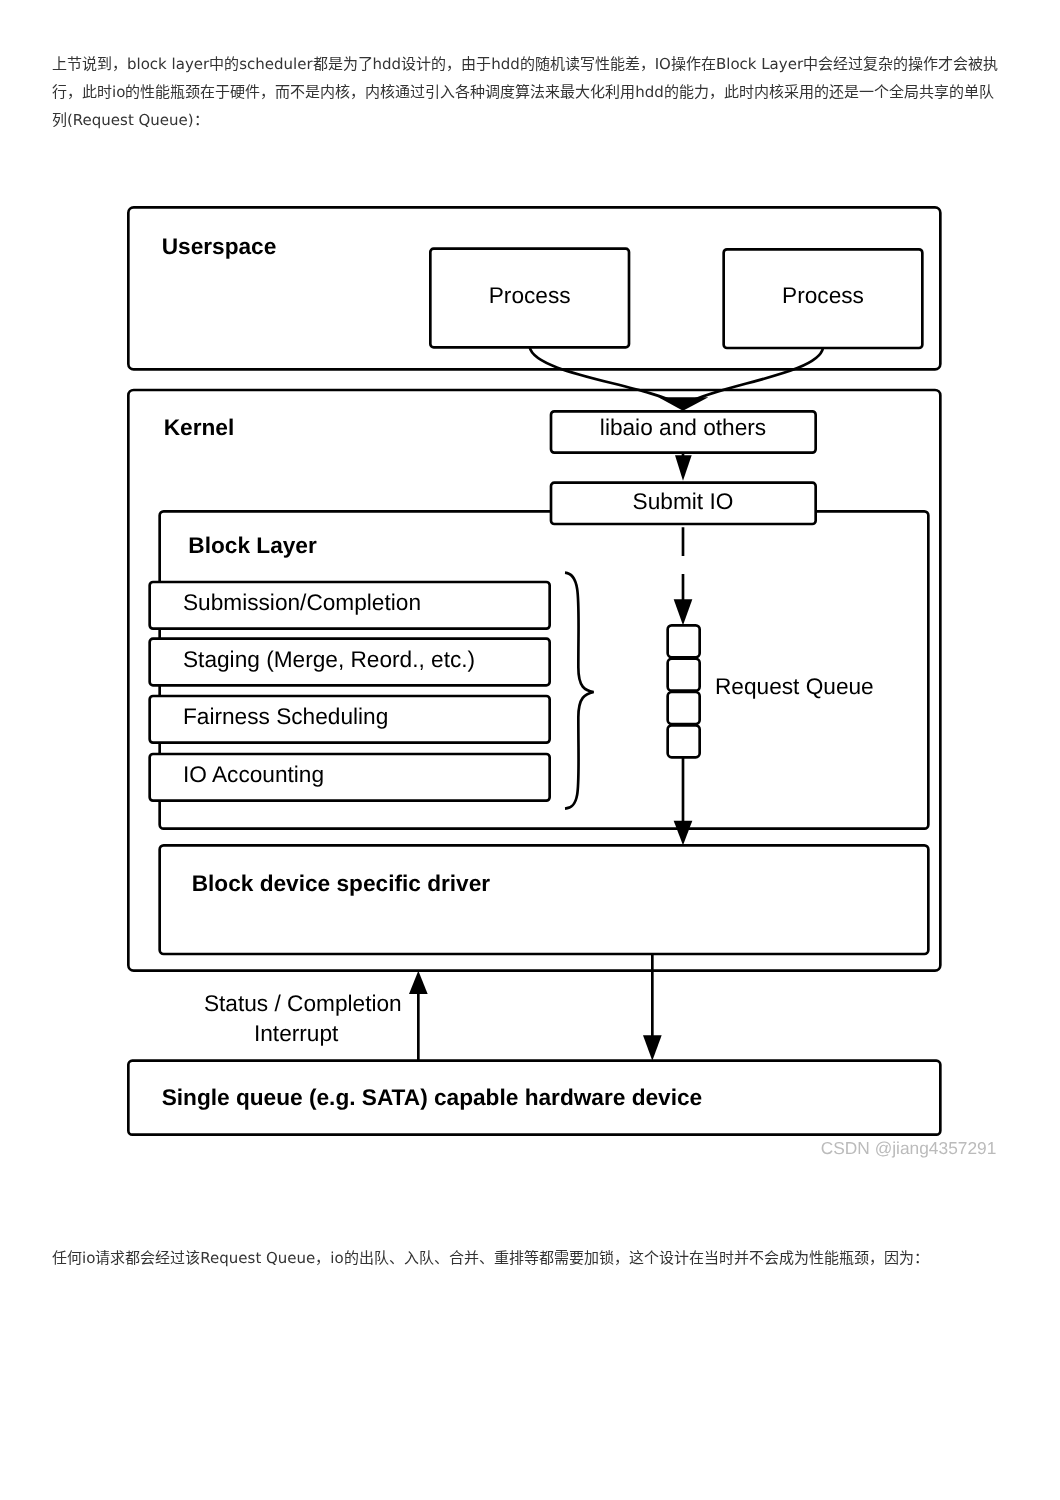上节说到，block layer中的scheduler都是为了hdd设计的，由于hdd的随机读写性能差，IO操作在Block Layer中会经过复杂的操作才会被执行，此时io的性能瓶颈在于硬件，而不是内核，内核通过引入各种调度算法来最大化利用hdd的能力，此时内核采用的还是一个全局共享的单队列(Request Queue)：
Userspace
Process
Process
Kernel
libaio and others
Submit IO
Block Layer
Submission/Completion
Staging (Merge, Reord., etc.)
Fairness Scheduling
IO Accounting
Request Queue
Block device specific driver
Status / Completion
Interrupt
Single queue (e.g. SATA) capable hardware device
CSDN @jiang4357291
任何io请求都会经过该Request Queue，io的出队、入队、合并、重排等都需要加锁，这个设计在当时并不会成为性能瓶颈，因为：